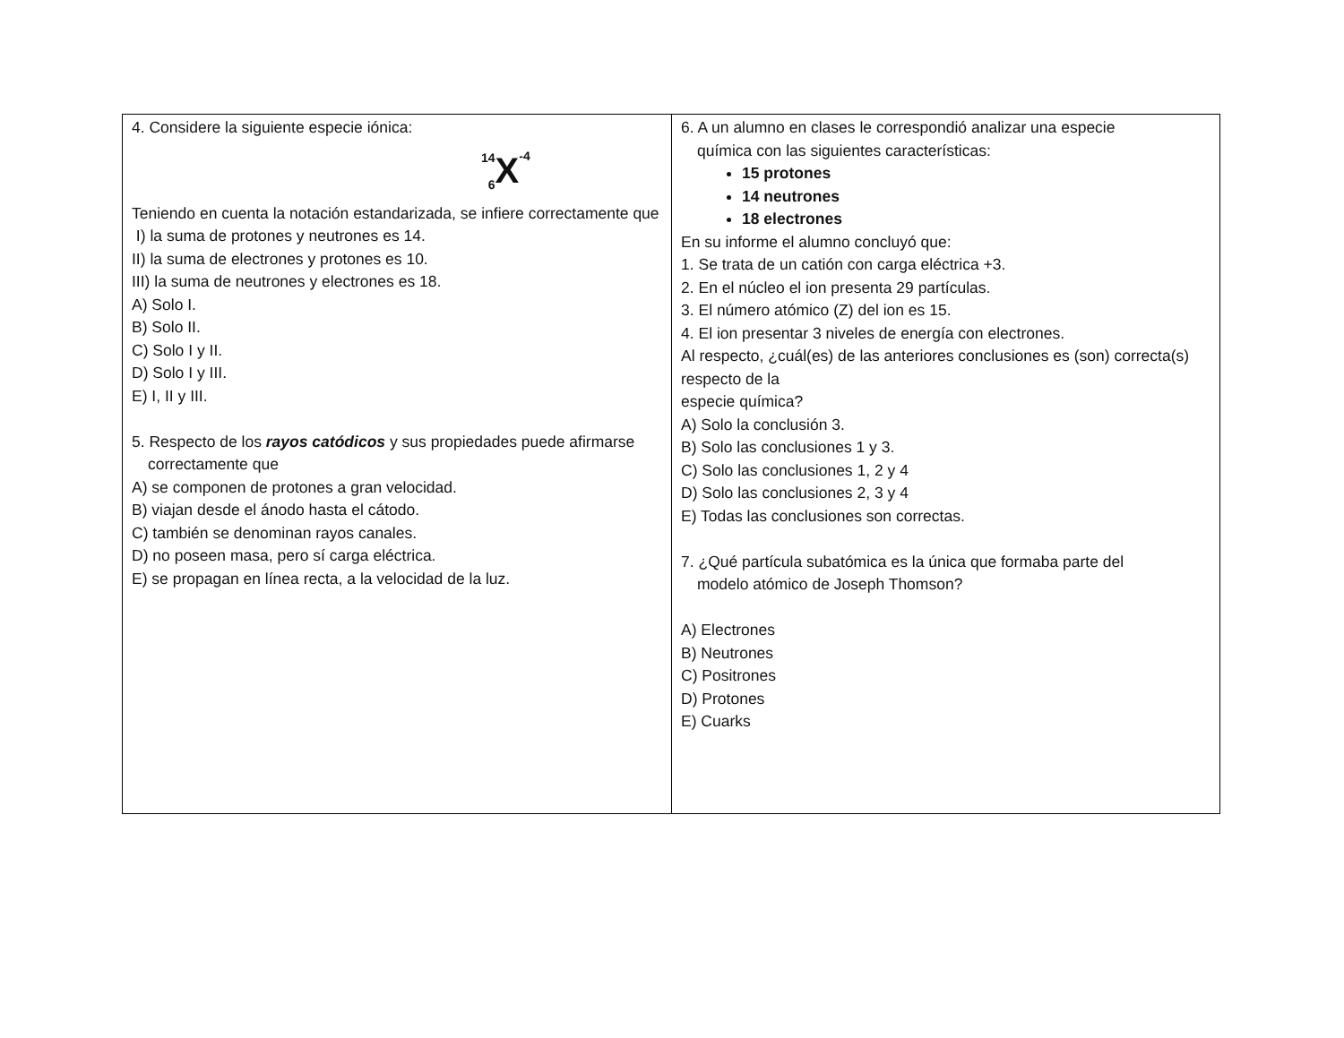4. Considere la siguiente especie iónica:
14
6 X -4
Teniendo en cuenta la notación estandarizada, se infiere correctamente que
I) la suma de protones y neutrones es 14.
II) la suma de electrones y protones es 10.
III) la suma de neutrones y electrones es 18.
A) Solo I.
B) Solo II.
C) Solo I y II.
D) Solo I y III.
E) I, II y III.
5. Respecto de los rayos catódicos y sus propiedades puede afirmarse
correctamente que
A) se componen de protones a gran velocidad.
B) viajan desde el ánodo hasta el cátodo.
C) también se denominan rayos canales.
D) no poseen masa, pero sí carga eléctrica.
E) se propagan en línea recta, a la velocidad de la luz.
6. A un alumno en clases le correspondió analizar una especie
química con las siguientes características:
15 protones
14 neutrones
18 electrones
En su informe el alumno concluyó que:
1. Se trata de un catión con carga eléctrica +3.
2. En el núcleo el ion presenta 29 partículas.
3. El número atómico (Z) del ion es 15.
4. El ion presentar 3 niveles de energía con electrones.
Al respecto, ¿cuál(es) de las anteriores conclusiones es (son) correcta(s) respecto de la
especie química?
A) Solo la conclusión 3.
B) Solo las conclusiones 1 y 3.
C) Solo las conclusiones 1, 2 y 4
D) Solo las conclusiones 2, 3 y 4
E) Todas las conclusiones son correctas.
7. ¿Qué partícula subatómica es la única que formaba parte del
modelo atómico de Joseph Thomson?
A) Electrones
B) Neutrones
C) Positrones
D) Protones
E) Cuarks